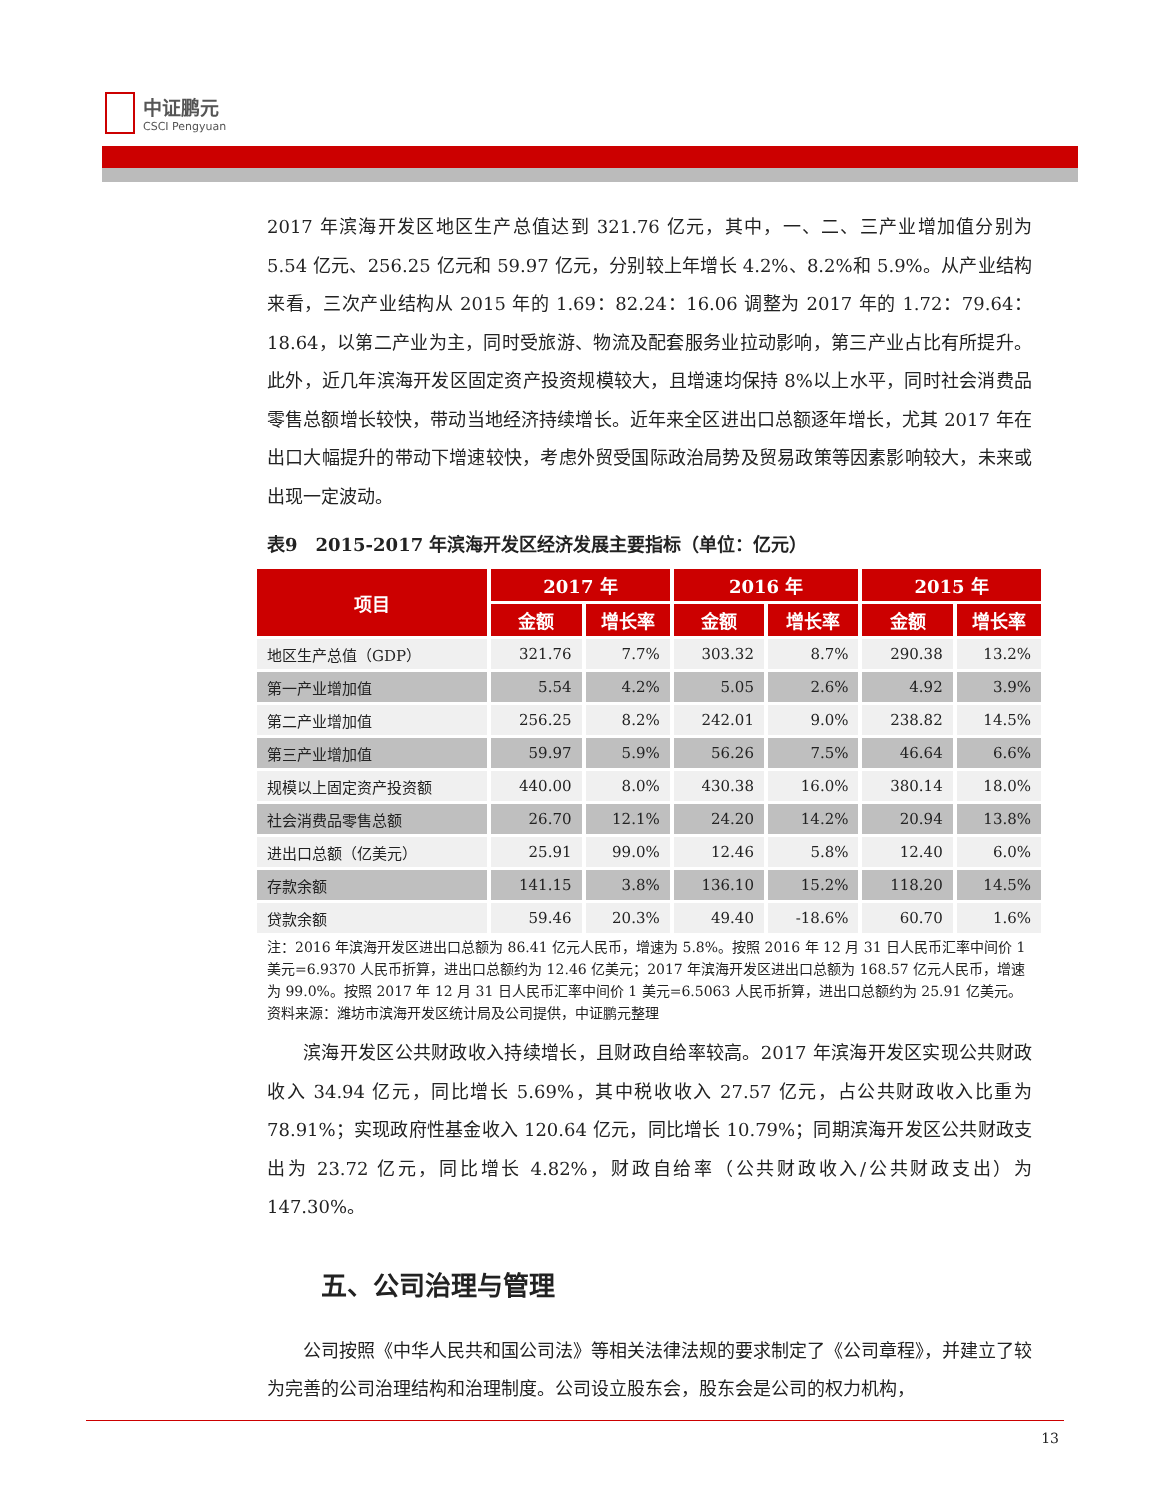中证鹏元
CSCI Pengyuan
2017 年滨海开发区地区生产总值达到 321.76 亿元，其中，一、二、三产业增加值分别为 5.54 亿元、256.25 亿元和 59.97 亿元，分别较上年增长 4.2%、8.2%和 5.9%。从产业结构来看，三次产业结构从 2015 年的 1.69：82.24：16.06 调整为 2017 年的 1.72：79.64：18.64，以第二产业为主，同时受旅游、物流及配套服务业拉动影响，第三产业占比有所提升。此外，近几年滨海开发区固定资产投资规模较大，且增速均保持 8%以上水平，同时社会消费品零售总额增长较快，带动当地经济持续增长。近年来全区进出口总额逐年增长，尤其 2017 年在出口大幅提升的带动下增速较快，考虑外贸受国际政治局势及贸易政策等因素影响较大，未来或出现一定波动。
表9　2015-2017 年滨海开发区经济发展主要指标（单位：亿元）
| 项目 | 2017 年 | | 2016 年 | | 2015 年 | |
| --- | --- | --- | --- | --- | --- | --- |
| | 金额 | 增长率 | 金额 | 增长率 | 金额 | 增长率 |
| 地区生产总值（GDP） | 321.76 | 7.7% | 303.32 | 8.7% | 290.38 | 13.2% |
| 第一产业增加值 | 5.54 | 4.2% | 5.05 | 2.6% | 4.92 | 3.9% |
| 第二产业增加值 | 256.25 | 8.2% | 242.01 | 9.0% | 238.82 | 14.5% |
| 第三产业增加值 | 59.97 | 5.9% | 56.26 | 7.5% | 46.64 | 6.6% |
| 规模以上固定资产投资额 | 440.00 | 8.0% | 430.38 | 16.0% | 380.14 | 18.0% |
| 社会消费品零售总额 | 26.70 | 12.1% | 24.20 | 14.2% | 20.94 | 13.8% |
| 进出口总额（亿美元） | 25.91 | 99.0% | 12.46 | 5.8% | 12.40 | 6.0% |
| 存款余额 | 141.15 | 3.8% | 136.10 | 15.2% | 118.20 | 14.5% |
| 贷款余额 | 59.46 | 20.3% | 49.40 | -18.6% | 60.70 | 1.6% |
注：2016 年滨海开发区进出口总额为 86.41 亿元人民币，增速为 5.8%。按照 2016 年 12 月 31 日人民币汇率中间价 1 美元=6.9370 人民币折算，进出口总额约为 12.46 亿美元；2017 年滨海开发区进出口总额为 168.57 亿元人民币，增速为 99.0%。按照 2017 年 12 月 31 日人民币汇率中间价 1 美元=6.5063 人民币折算，进出口总额约为 25.91 亿美元。
资料来源：潍坊市滨海开发区统计局及公司提供，中证鹏元整理
滨海开发区公共财政收入持续增长，且财政自给率较高。2017 年滨海开发区实现公共财政收入 34.94 亿元，同比增长 5.69%，其中税收收入 27.57 亿元，占公共财政收入比重为 78.91%；实现政府性基金收入 120.64 亿元，同比增长 10.79%；同期滨海开发区公共财政支出为 23.72 亿元，同比增长 4.82%，财政自给率（公共财政收入/公共财政支出）为 147.30%。
五、公司治理与管理
公司按照《中华人民共和国公司法》等相关法律法规的要求制定了《公司章程》，并建立了较为完善的公司治理结构和治理制度。公司设立股东会，股东会是公司的权力机构，
13